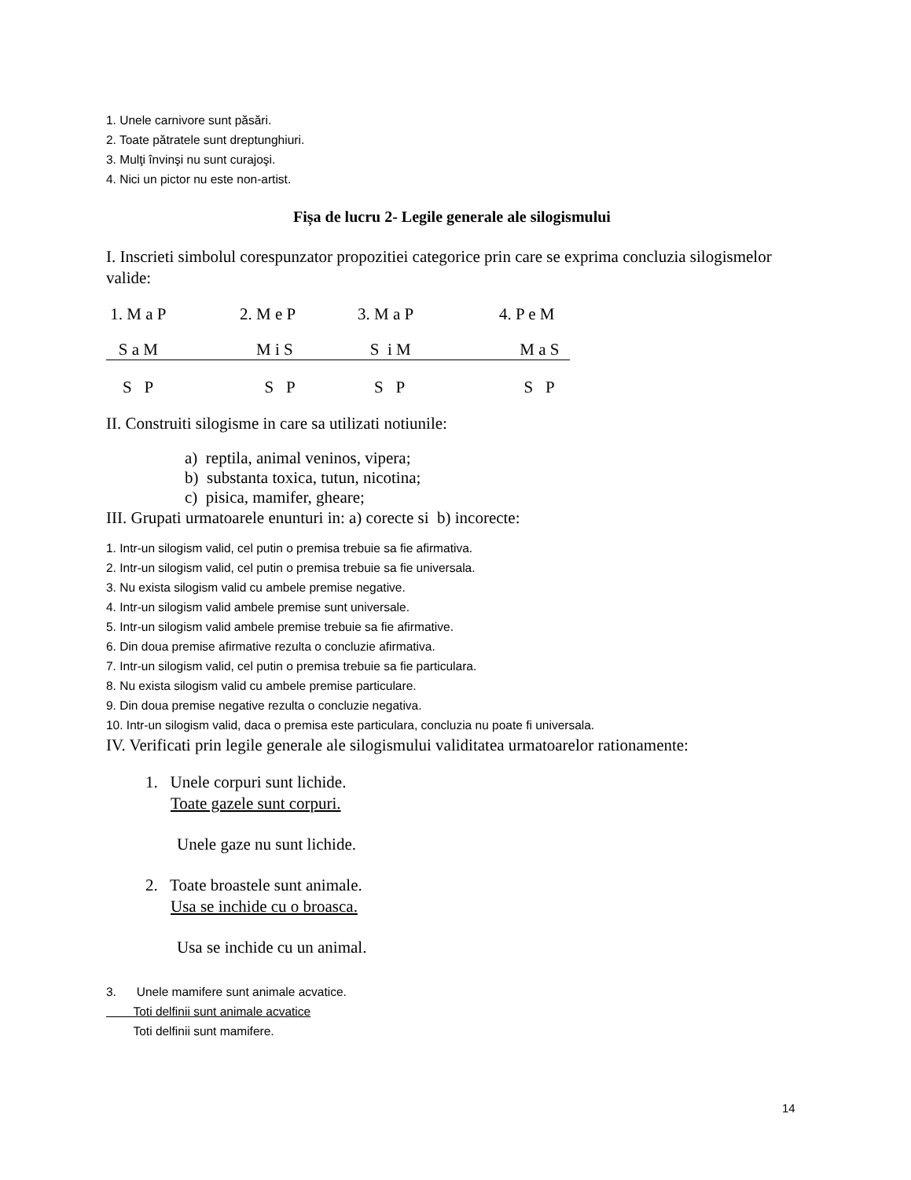1. Unele carnivore sunt păsări.
2. Toate pătratele sunt dreptunghiuri.
3. Mulţi învinşi nu sunt curajoşi.
4. Nici un pictor nu este non-artist.
Fișa de lucru 2- Legile generale ale silogismului
I. Inscrieti simbolul corespunzator propozitiei categorice prin care se exprima concluzia silogismelor valide:
1. M a P 2. M e P 3. M a P 4. P e M
S a M M i S S i M M a S
S P S P S P S P
II. Construiti silogisme in care sa utilizati notiunile:
a) reptila, animal veninos, vipera;
b) substanta toxica, tutun, nicotina;
c) pisica, mamifer, gheare;
III. Grupati urmatoarele enunturi in: a) corecte si b) incorecte:
1. Intr-un silogism valid, cel putin o premisa trebuie sa fie afirmativa.
2. Intr-un silogism valid, cel putin o premisa trebuie sa fie universala.
3. Nu exista silogism valid cu ambele premise negative.
4. Intr-un silogism valid ambele premise sunt universale.
5. Intr-un silogism valid ambele premise trebuie sa fie afirmative.
6. Din doua premise afirmative rezulta o concluzie afirmativa.
7. Intr-un silogism valid, cel putin o premisa trebuie sa fie particulara.
8. Nu exista silogism valid cu ambele premise particulare.
9. Din doua premise negative rezulta o concluzie negativa.
10. Intr-un silogism valid, daca o premisa este particulara, concluzia nu poate fi universala.
IV. Verificati prin legile generale ale silogismului validitatea urmatoarelor rationamente:
1. Unele corpuri sunt lichide.
Toate gazele sunt corpuri.
Unele gaze nu sunt lichide.
2. Toate broastele sunt animale.
Usa se inchide cu o broasca.
Usa se inchide cu un animal.
3. Unele mamifere sunt animale acvatice.
Toti delfinii sunt animale acvatice
Toti delfinii sunt mamifere.
14